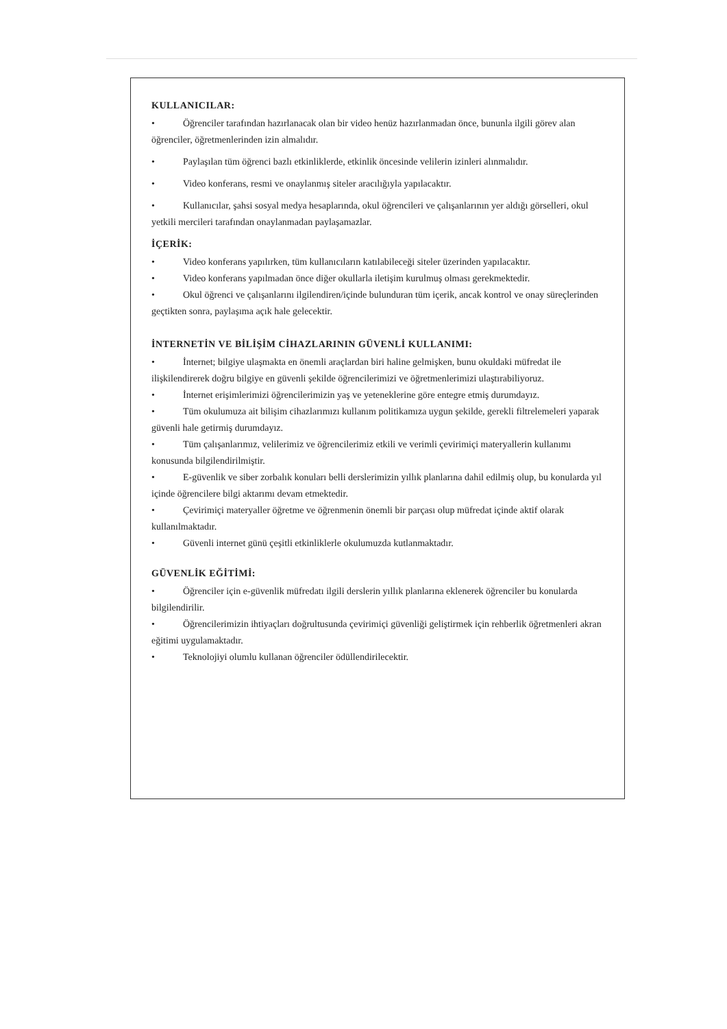KULLANICILAR:
• Öğrenciler tarafından hazırlanacak olan bir video henüz hazırlanmadan önce, bununla ilgili görev alan öğrenciler, öğretmenlerinden izin almalıdır.
• Paylaşılan tüm öğrenci bazlı etkinliklerde, etkinlik öncesinde velilerin izinleri alınmalıdır.
• Video konferans, resmi ve onaylanmış siteler aracılığıyla yapılacaktır.
• Kullanıcılar, şahsi sosyal medya hesaplarında, okul öğrencileri ve çalışanlarının yer aldığı görselleri, okul yetkili mercileri tarafından onaylanmadan paylaşamazlar.
İÇERİK:
• Video konferans yapılırken, tüm kullanıcıların katılabileceği siteler üzerinden yapılacaktır.
• Video konferans yapılmadan önce diğer okullarla iletişim kurulmuş olması gerekmektedir.
• Okul öğrenci ve çalışanlarını ilgilendiren/içinde bulunduran tüm içerik, ancak kontrol ve onay süreçlerinden geçtikten sonra, paylaşıma açık hale gelecektir.
İNTERNETİN VE BİLİŞİM CİHAZLARININ GÜVENLİ KULLANIMI:
• İnternet; bilgiye ulaşmakta en önemli araçlardan biri haline gelmişken, bunu okuldaki müfredat ile ilişkilendirerek doğru bilgiye en güvenli şekilde öğrencilerimizi ve öğretmenlerimizi ulaştırabiliyoruz.
• İnternet erişimlerimizi öğrencilerimizin yaş ve yeteneklerine göre entegre etmiş durumdayız.
• Tüm okulumuza ait bilişim cihazlarımızı kullanım politikamıza uygun şekilde, gerekli filtrelemeleri yaparak güvenli hale getirmiş durumdayız.
• Tüm çalışanlarımız, velilerimiz ve öğrencilerimiz etkili ve verimli çevirimiçi materyallerin kullanımı konusunda bilgilendirilmiştir.
• E-güvenlik ve siber zorbalık konuları belli derslerimizin yıllık planlarına dahil edilmiş olup, bu konularda yıl içinde öğrencilere bilgi aktarımı devam etmektedir.
• Çevirimiçi materyaller öğretme ve öğrenmenin önemli bir parçası olup müfredat içinde aktif olarak kullanılmaktadır.
• Güvenli internet günü çeşitli etkinliklerle okulumuzda kutlanmaktadır.
GÜVENLİK EĞİTİMİ:
• Öğrenciler için e-güvenlik müfredatı ilgili derslerin yıllık planlarına eklenerek öğrenciler bu konularda bilgilendirilir.
• Öğrencilerimizin ihtiyaçları doğrultusunda çevirimiçi güvenliği geliştirmek için rehberlik öğretmenleri akran eğitimi uygulamaktadır.
• Teknolojiyi olumlu kullanan öğrenciler ödüllendirilecektir.